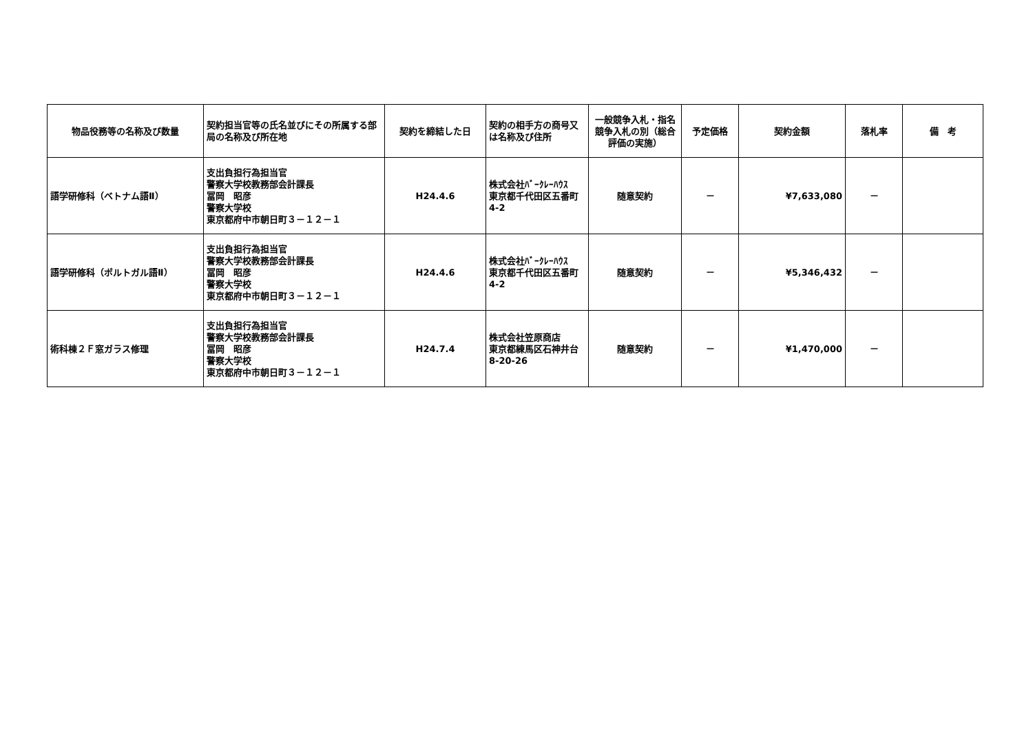| 物品役務等の名称及び数量 | 契約担当官等の氏名並びにその所属する部局の名称及び所在地 | 契約を締結した日 | 契約の相手方の商号又は名称及び住所 | 一般競争入札・指名競争入札の別（総合評価の実施） | 予定価格 | 契約金額 | 落札率 | 備 考 |
| --- | --- | --- | --- | --- | --- | --- | --- | --- |
| 語学研修科（ベトナム語Ⅱ） | 支出負担行為担当官 警察大学校教務部会計課長 冨岡 昭彦 警察大学校 東京都府中市朝日町３－１２－１ | H24.4.6 | 株式会社ﾊﾞｰｸﾚｰﾊｳｽ 東京都千代田区五番町4-2 | 随意契約 | － | ¥7,633,080 | － | |
| 語学研修科（ポルトガル語Ⅱ） | 支出負担行為担当官 警察大学校教務部会計課長 冨岡 昭彦 警察大学校 東京都府中市朝日町３－１２－１ | H24.4.6 | 株式会社ﾊﾞｰｸﾚｰﾊｳｽ 東京都千代田区五番町4-2 | 随意契約 | － | ¥5,346,432 | － | |
| 術科棟２Ｆ窓ガラス修理 | 支出負担行為担当官 警察大学校教務部会計課長 冨岡 昭彦 警察大学校 東京都府中市朝日町３－１２－１ | H24.7.4 | 株式会社笠原商店 東京都練馬区石神井台8-20-26 | 随意契約 | － | ¥1,470,000 | － | |